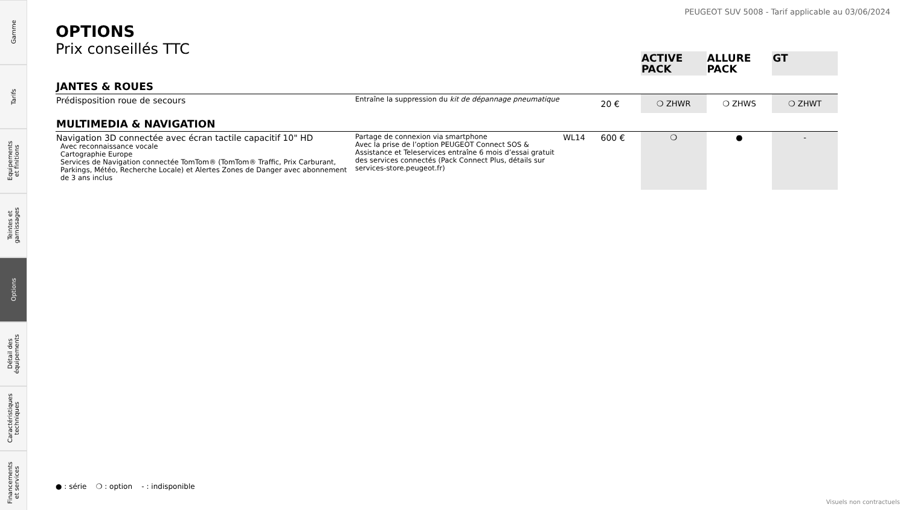Gamme
Tarifs
Equipements
et finitions
Teintes et
garnissages
Options
Détail des
équipements
Caractéristiques
techniques
Financements
et services
PEUGEOT SUV 5008 - Tarif applicable au 03/06/2024
OPTIONS
Prix conseillés TTC
| | | | | ACTIVE PACK | ALLURE PACK | GT |
| --- | --- | --- | --- | --- | --- | --- |
| JANTES & ROUES | | | | | | |
| Prédisposition roue de secours | Entraîne la suppression du kit de dépannage pneumatique | | 20 € | ❍ ZHWR | ❍ ZHWS | ❍ ZHWT |
| MULTIMEDIA & NAVIGATION | | | | | | |
| Navigation 3D connectée avec écran tactile capacitif 10" HD Avec reconnaissance vocale Cartographie Europe Services de Navigation connectée TomTom® (TomTom® Traffic, Prix Carburant, Parkings, Météo, Recherche Locale) et Alertes Zones de Danger avec abonnement de 3 ans inclus | Partage de connexion via smartphone Avec la prise de l’option PEUGEOT Connect SOS & Assistance et Teleservices entraîne 6 mois d’essai gratuit des services connectés (Pack Connect Plus, détails sur services-store.peugeot.fr) | WL14 | 600 € | ❍ | ● | - |
● : série ❍ : option - : indisponible
Visuels non contractuels